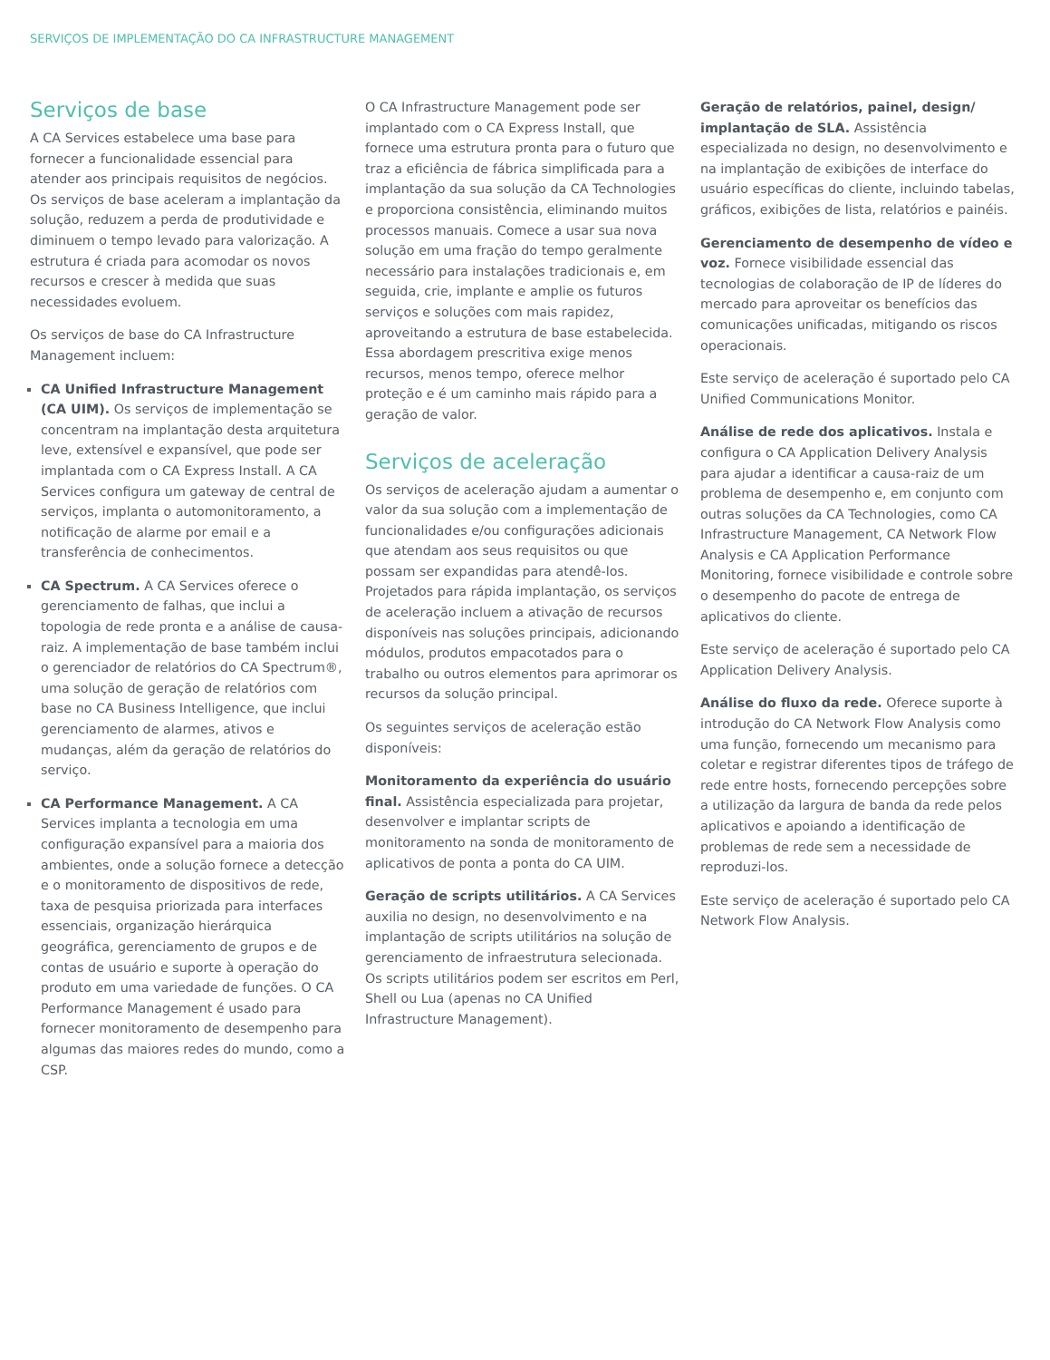SERVIÇOS DE IMPLEMENTAÇÃO DO CA INFRASTRUCTURE MANAGEMENT
Serviços de base
A CA Services estabelece uma base para fornecer a funcionalidade essencial para atender aos principais requisitos de negócios. Os serviços de base aceleram a implantação da solução, reduzem a perda de produtividade e diminuem o tempo levado para valorização. A estrutura é criada para acomodar os novos recursos e crescer à medida que suas necessidades evoluem.
Os serviços de base do CA Infrastructure Management incluem:
CA Unified Infrastructure Management (CA UIM). Os serviços de implementação se concentram na implantação desta arquitetura leve, extensível e expansível, que pode ser implantada com o CA Express Install. A CA Services configura um gateway de central de serviços, implanta o automonitoramento, a notificação de alarme por email e a transferência de conhecimentos.
CA Spectrum. A CA Services oferece o gerenciamento de falhas, que inclui a topologia de rede pronta e a análise de causa-raiz. A implementação de base também inclui o gerenciador de relatórios do CA Spectrum®, uma solução de geração de relatórios com base no CA Business Intelligence, que inclui gerenciamento de alarmes, ativos e mudanças, além da geração de relatórios do serviço.
CA Performance Management. A CA Services implanta a tecnologia em uma configuração expansível para a maioria dos ambientes, onde a solução fornece a detecção e o monitoramento de dispositivos de rede, taxa de pesquisa priorizada para interfaces essenciais, organização hierárquica geográfica, gerenciamento de grupos e de contas de usuário e suporte à operação do produto em uma variedade de funções. O CA Performance Management é usado para fornecer monitoramento de desempenho para algumas das maiores redes do mundo, como a CSP.
O CA Infrastructure Management pode ser implantado com o CA Express Install, que fornece uma estrutura pronta para o futuro que traz a eficiência de fábrica simplificada para a implantação da sua solução da CA Technologies e proporciona consistência, eliminando muitos processos manuais. Comece a usar sua nova solução em uma fração do tempo geralmente necessário para instalações tradicionais e, em seguida, crie, implante e amplie os futuros serviços e soluções com mais rapidez, aproveitando a estrutura de base estabelecida. Essa abordagem prescritiva exige menos recursos, menos tempo, oferece melhor proteção e é um caminho mais rápido para a geração de valor.
Serviços de aceleração
Os serviços de aceleração ajudam a aumentar o valor da sua solução com a implementação de funcionalidades e/ou configurações adicionais que atendam aos seus requisitos ou que possam ser expandidas para atendê-los. Projetados para rápida implantação, os serviços de aceleração incluem a ativação de recursos disponíveis nas soluções principais, adicionando módulos, produtos empacotados para o trabalho ou outros elementos para aprimorar os recursos da solução principal.
Os seguintes serviços de aceleração estão disponíveis:
Monitoramento da experiência do usuário final. Assistência especializada para projetar, desenvolver e implantar scripts de monitoramento na sonda de monitoramento de aplicativos de ponta a ponta do CA UIM.
Geração de scripts utilitários. A CA Services auxilia no design, no desenvolvimento e na implantação de scripts utilitários na solução de gerenciamento de infraestrutura selecionada. Os scripts utilitários podem ser escritos em Perl, Shell ou Lua (apenas no CA Unified Infrastructure Management).
Geração de relatórios, painel, design/ implantação de SLA. Assistência especializada no design, no desenvolvimento e na implantação de exibições de interface do usuário específicas do cliente, incluindo tabelas, gráficos, exibições de lista, relatórios e painéis.
Gerenciamento de desempenho de vídeo e voz. Fornece visibilidade essencial das tecnologias de colaboração de IP de líderes do mercado para aproveitar os benefícios das comunicações unificadas, mitigando os riscos operacionais.
Este serviço de aceleração é suportado pelo CA Unified Communications Monitor.
Análise de rede dos aplicativos. Instala e configura o CA Application Delivery Analysis para ajudar a identificar a causa-raiz de um problema de desempenho e, em conjunto com outras soluções da CA Technologies, como CA Infrastructure Management, CA Network Flow Analysis e CA Application Performance Monitoring, fornece visibilidade e controle sobre o desempenho do pacote de entrega de aplicativos do cliente.
Este serviço de aceleração é suportado pelo CA Application Delivery Analysis.
Análise do fluxo da rede. Oferece suporte à introdução do CA Network Flow Analysis como uma função, fornecendo um mecanismo para coletar e registrar diferentes tipos de tráfego de rede entre hosts, fornecendo percepções sobre a utilização da largura de banda da rede pelos aplicativos e apoiando a identificação de problemas de rede sem a necessidade de reproduzi-los.
Este serviço de aceleração é suportado pelo CA Network Flow Analysis.